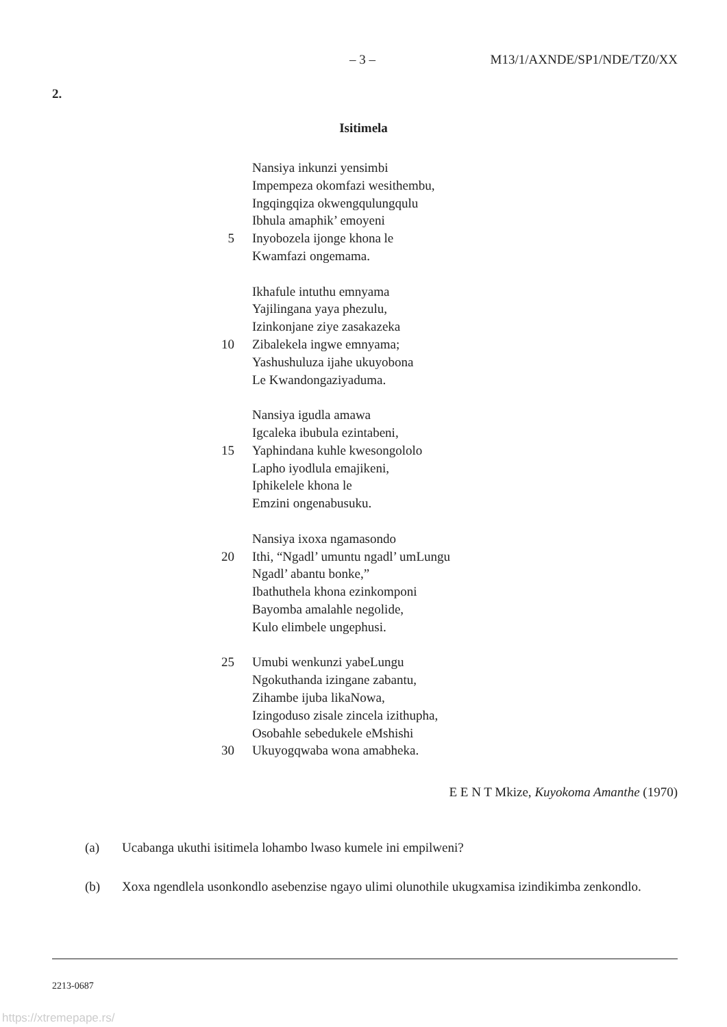– 3 – M13/1/AXNDE/SP1/NDE/TZ0/XX
2.
Isitimela
Nansiya inkunzi yensimbi
Impempeza okomfazi wesithembu,
Ingqingqiza okwengqulungqulu
Ibhula amaphik’ emoyeni
5 Inyobozela ijonge khona le
Kwamfazi ongemama.
Ikhafule intuthu emnyama
Yajilingana yaya phezulu,
Izinkonjane ziye zasakazeka
10 Zibalekela ingwe emnyama;
Yashushuluza ijahe ukuyobona
Le Kwandongaziyaduma.
Nansiya igudla amawa
Igcaleka ibubula ezintabeni,
15 Yaphindana kuhle kwesongololo
Lapho iyodlula emajikeni,
Iphikelele khona le
Emzini ongenabusuku.
Nansiya ixoxa ngamasondo
20 Ithi, “Ngadl’ umuntu ngadl’ umLungu
Ngadl’ abantu bonke,”
Ibathuthela khona ezinkomponi
Bayomba amalahle negolide,
Kulo elimbele ungephusi.
25 Umubi wenkunzi yabeLungu
Ngokuthanda izingane zabantu,
Zihambe ijuba likaNowa,
Izingoduso zisale zincela izithupha,
Osobahle sebedukele eMshishi
30 Ukuyogqwaba wona amabheka.
E E N T Mkize, Kuyokoma Amanthe (1970)
(a) Ucabanga ukuthi isitimela lohambo lwaso kumele ini empilweni?
(b) Xoxa ngendlela usonkondlo asebenzise ngayo ulimi olunothile ukugxamisa izindikimba zenkondlo.
2213-0687
https://xtremepape.rs/